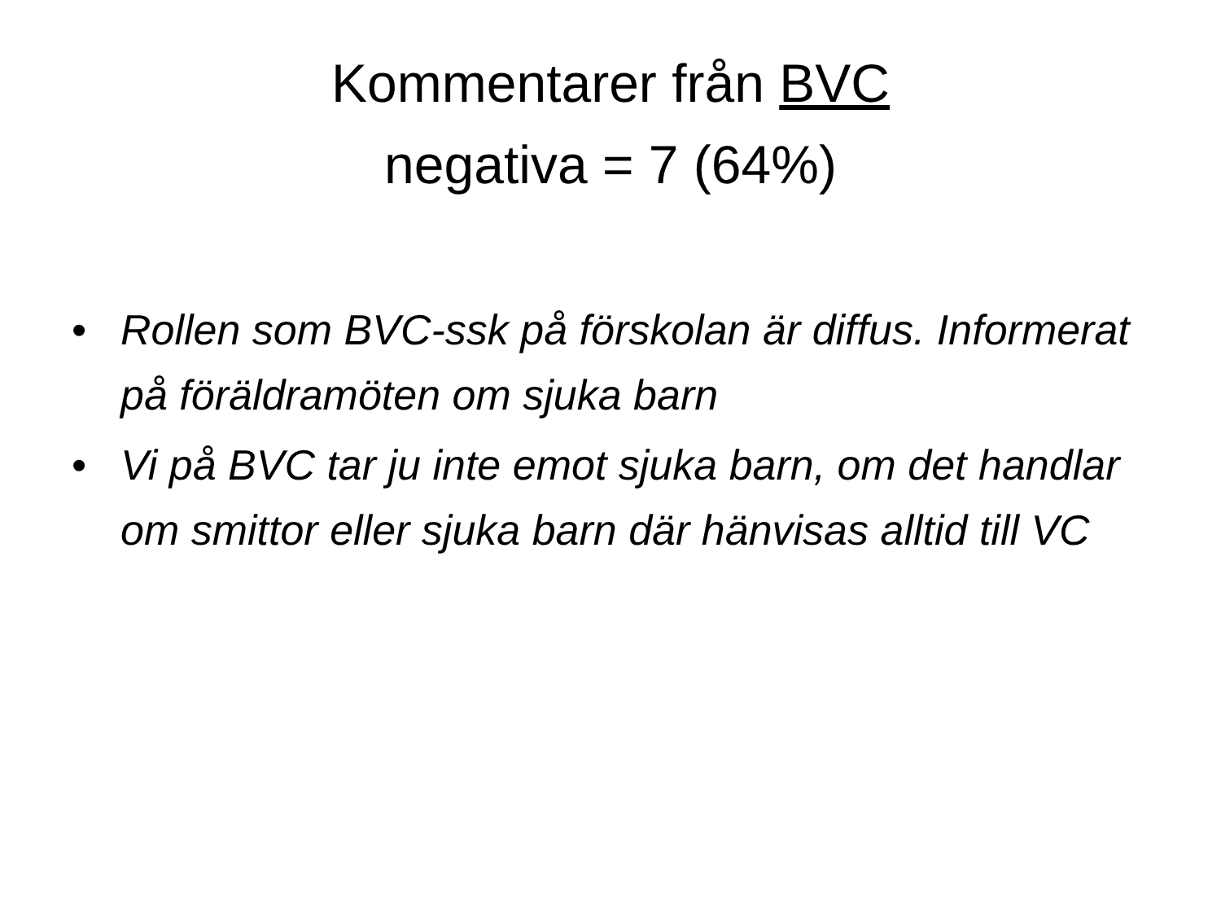Kommentarer från BVC
negativa = 7 (64%)
• Rollen som BVC-ssk på förskolan är diffus. Informerat på föräldramöten om sjuka barn
• Vi på BVC tar ju inte emot sjuka barn, om det handlar om smittor eller sjuka barn där hänvisas alltid till VC